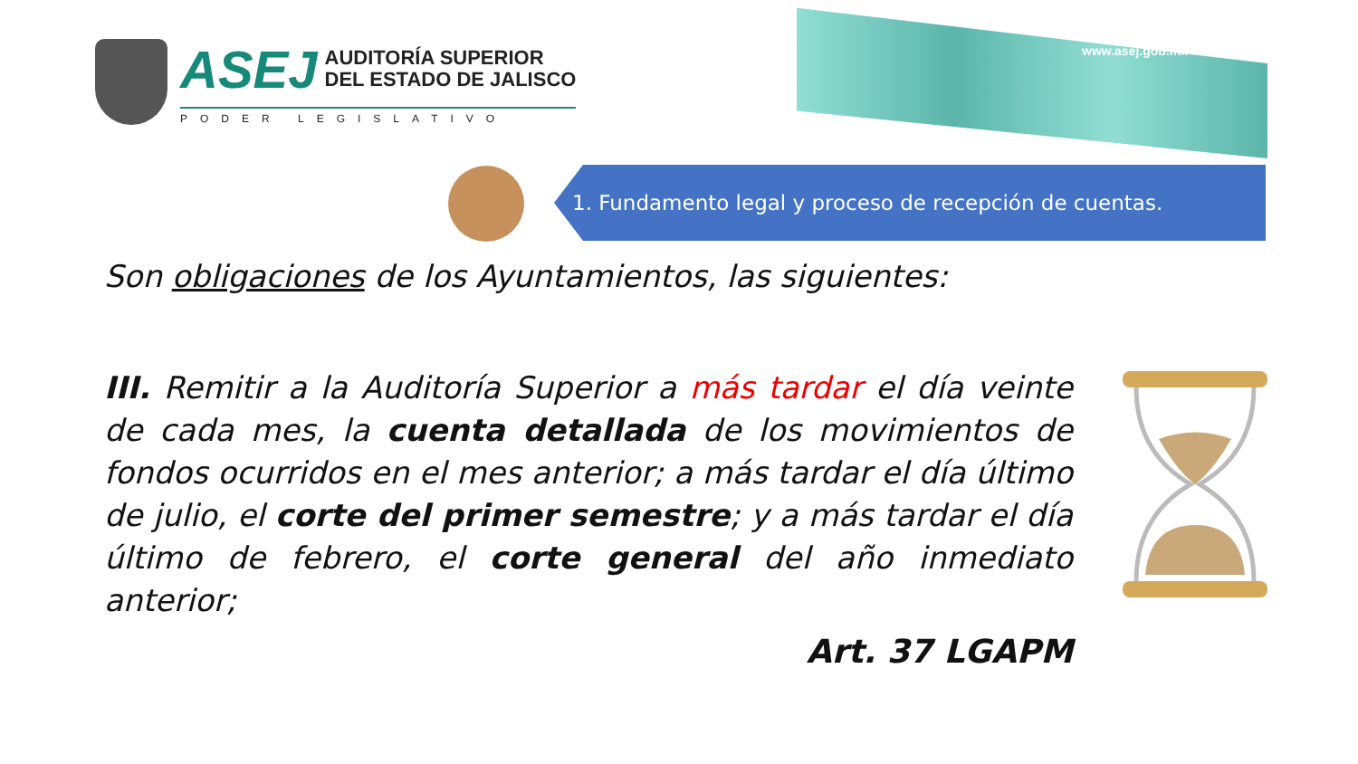www.asej.gob.mx
ASEJ
AUDITORÍA SUPERIOR
DEL ESTADO DE JALISCO
PODER LEGISLATIVO
1. Fundamento legal y proceso de recepción de cuentas.
Son obligaciones de los Ayuntamientos, las siguientes:
III. Remitir a la Auditoría Superior a más tardar el día veinte de cada mes, la cuenta detallada de los movimientos de fondos ocurridos en el mes anterior; a más tardar el día último de julio, el corte del primer semestre; y a más tardar el día último de febrero, el corte general del año inmediato anterior;
Art. 37 LGAPM